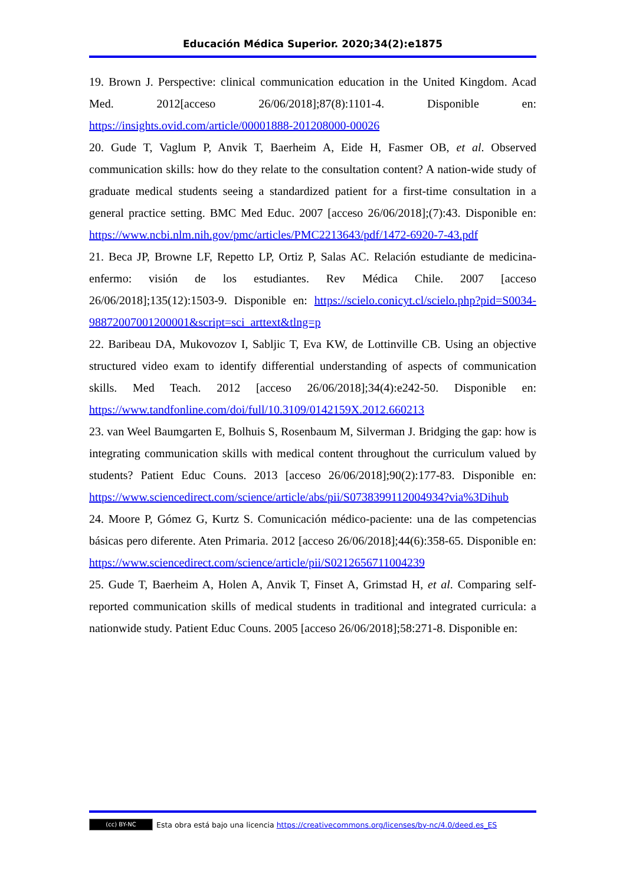Educación Médica Superior. 2020;34(2):e1875
19. Brown J. Perspective: clinical communication education in the United Kingdom. Acad Med. 2012[acceso 26/06/2018];87(8):1101-4. Disponible en: https://insights.ovid.com/article/00001888-201208000-00026
20. Gude T, Vaglum P, Anvik T, Baerheim A, Eide H, Fasmer OB, et al. Observed communication skills: how do they relate to the consultation content? A nation-wide study of graduate medical students seeing a standardized patient for a first-time consultation in a general practice setting. BMC Med Educ. 2007 [acceso 26/06/2018];(7):43. Disponible en: https://www.ncbi.nlm.nih.gov/pmc/articles/PMC2213643/pdf/1472-6920-7-43.pdf
21. Beca JP, Browne LF, Repetto LP, Ortiz P, Salas AC. Relación estudiante de medicina-enfermo: visión de los estudiantes. Rev Médica Chile. 2007 [acceso 26/06/2018];135(12):1503-9. Disponible en: https://scielo.conicyt.cl/scielo.php?pid=S0034-98872007001200001&script=sci_arttext&tlng=p
22. Baribeau DA, Mukovozov I, Sabljic T, Eva KW, de Lottinville CB. Using an objective structured video exam to identify differential understanding of aspects of communication skills. Med Teach. 2012 [acceso 26/06/2018];34(4):e242-50. Disponible en: https://www.tandfonline.com/doi/full/10.3109/0142159X.2012.660213
23. van Weel Baumgarten E, Bolhuis S, Rosenbaum M, Silverman J. Bridging the gap: how is integrating communication skills with medical content throughout the curriculum valued by students? Patient Educ Couns. 2013 [acceso 26/06/2018];90(2):177-83. Disponible en: https://www.sciencedirect.com/science/article/abs/pii/S0738399112004934?via%3Dihub
24. Moore P, Gómez G, Kurtz S. Comunicación médico-paciente: una de las competencias básicas pero diferente. Aten Primaria. 2012 [acceso 26/06/2018];44(6):358-65. Disponible en: https://www.sciencedirect.com/science/article/pii/S0212656711004239
25. Gude T, Baerheim A, Holen A, Anvik T, Finset A, Grimstad H, et al. Comparing self-reported communication skills of medical students in traditional and integrated curricula: a nationwide study. Patient Educ Couns. 2005 [acceso 26/06/2018];58:271-8. Disponible en:
(cc) BY-NC Esta obra está bajo una licencia https://creativecommons.org/licenses/by-nc/4.0/deed.es_ES